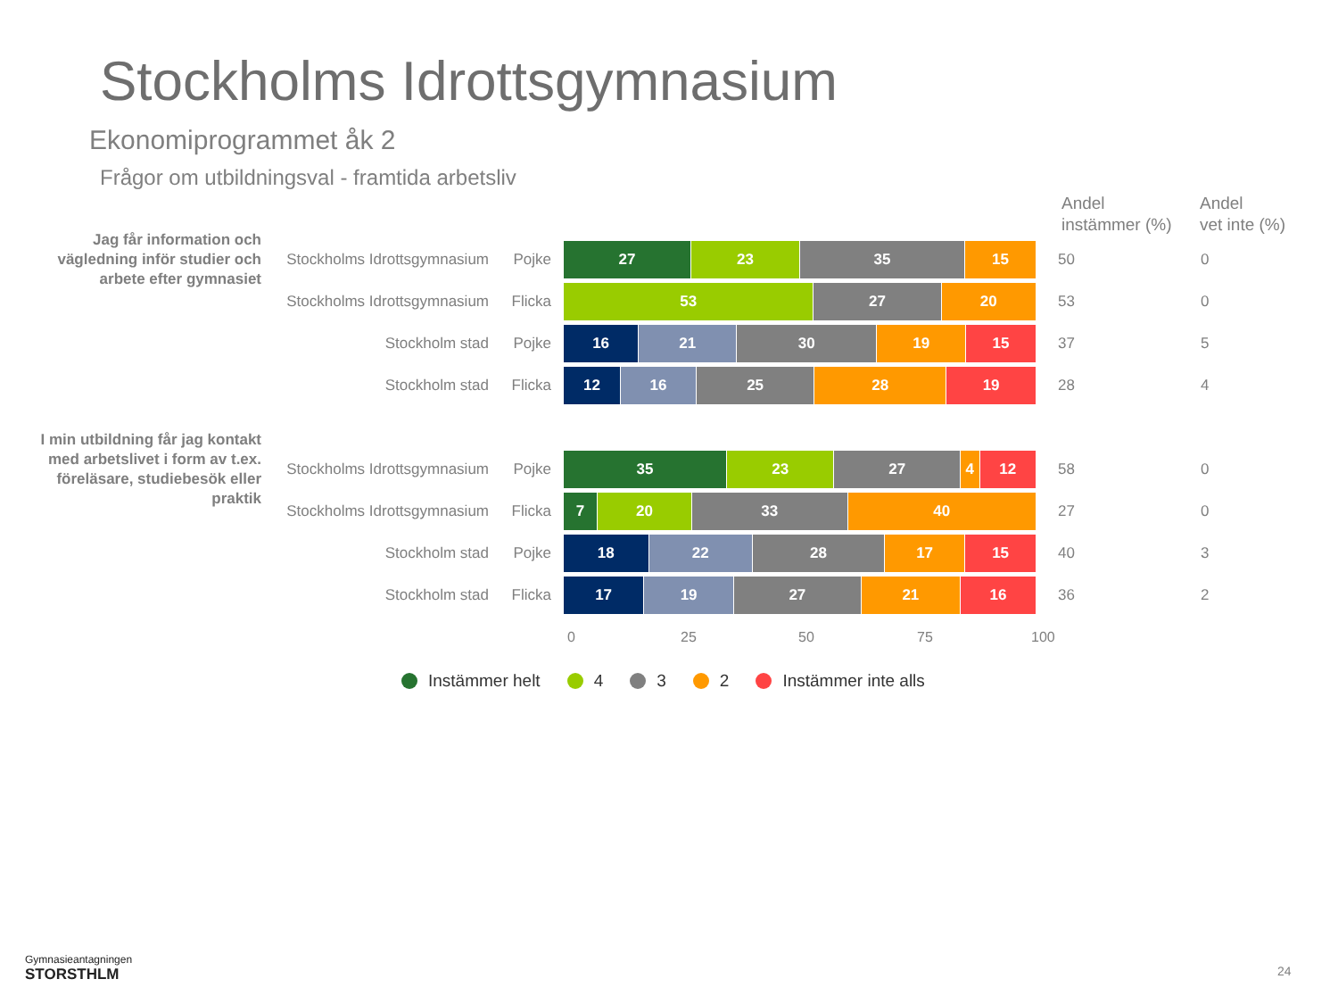Stockholms Idrottsgymnasium
Ekonomiprogrammet åk 2
Frågor om utbildningsval - framtida arbetsliv
Andel
instämmer (%)
Andel
vet inte (%)
Jag får information och vägledning inför studier och arbete efter gymnasiet
I min utbildning får jag kontakt med arbetslivet i form av t.ex. föreläsare, studiebesök eller praktik
Stockholms Idrottsgymnasium Pojke
27 23 35 15
50 0
Stockholms Idrottsgymnasium Flicka
53 27 20
53 0
Stockholm stad Pojke
16 21 30 19 15
37 5
Stockholm stad Flicka
12 16 25 28 19
28 4
Stockholms Idrottsgymnasium Pojke
35 23 27 4 12
58 0
Stockholms Idrottsgymnasium Flicka
7 20 33 40
27 0
Stockholm stad Pojke
18 22 28 17 15
40 3
Stockholm stad Flicka
17 19 27 21 16
36 2
0 25 50 75 100
Instämmer helt 4 3 2 Instämmer inte alls
Gymnasieantagningen
STORSTHLM
24